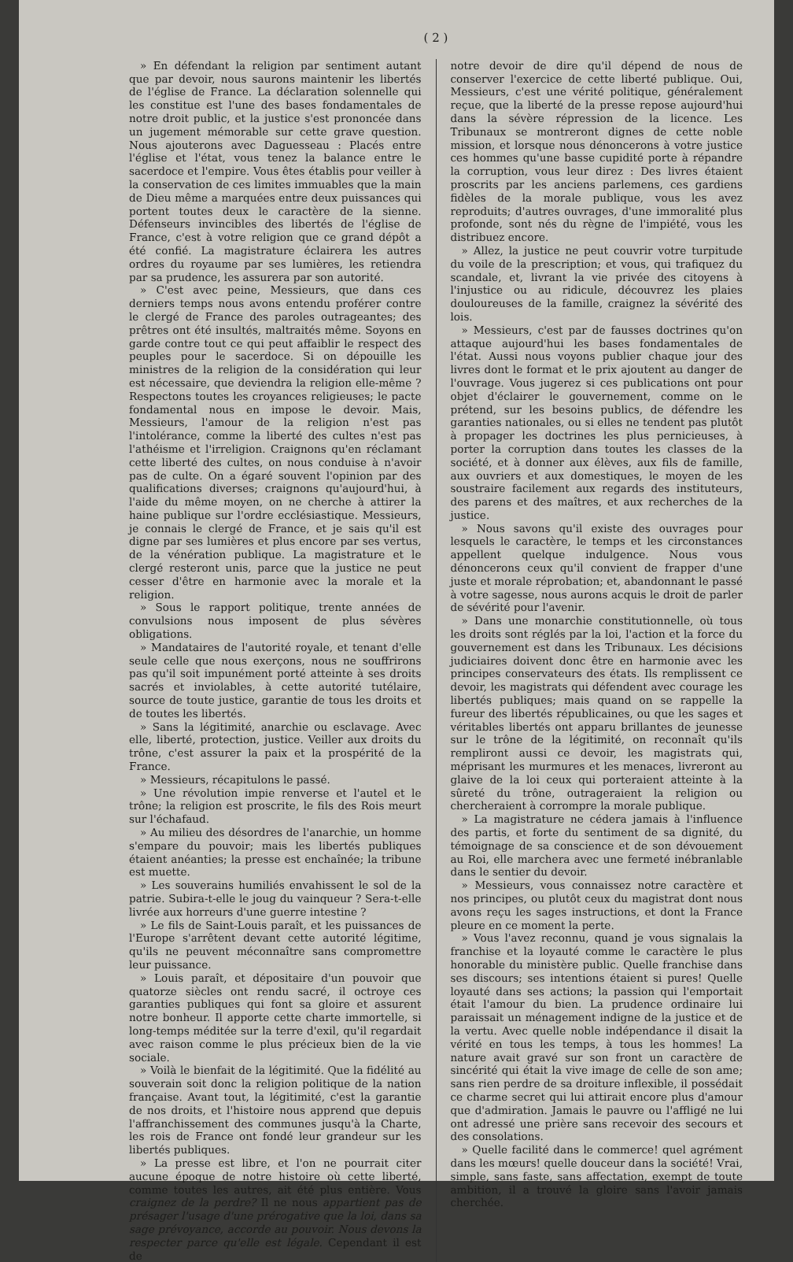( 2 )
» En défendant la religion par sentiment autant que par devoir, nous saurons maintenir les libertés de l'église de France. La déclaration solennelle qui les constitue est l'une des bases fondamentales de notre droit public, et la justice s'est prononcée dans un jugement mémorable sur cette grave question. Nous ajouterons avec Daguesseau : Placés entre l'église et l'état, vous tenez la balance entre le sacerdoce et l'empire. Vous êtes établis pour veiller à la conservation de ces limites immuables que la main de Dieu même a marquées entre deux puissances qui portent toutes deux le caractère de la sienne. Défenseurs invincibles des libertés de l'église de France, c'est à votre religion que ce grand dépôt a été confié. La magistrature éclairera les autres ordres du royaume par ses lumières, les retiendra par sa prudence, les assurera par son autorité.
» C'est avec peine, Messieurs, que dans ces derniers temps nous avons entendu proférer contre le clergé de France des paroles outrageantes; des prêtres ont été insultés, maltraités même. Soyons en garde contre tout ce qui peut affaiblir le respect des peuples pour le sacerdoce. Si on dépouille les ministres de la religion de la considération qui leur est nécessaire, que deviendra la religion elle-même ? Respectons toutes les croyances religieuses; le pacte fondamental nous en impose le devoir. Mais, Messieurs, l'amour de la religion n'est pas l'intolérance, comme la liberté des cultes n'est pas l'athéisme et l'irreligion. Craignons qu'en réclamant cette liberté des cultes, on nous conduise à n'avoir pas de culte. On a égaré souvent l'opinion par des qualifications diverses; craignons qu'aujourd'hui, à l'aide du même moyen, on ne cherche à attirer la haine publique sur l'ordre ecclésiastique. Messieurs, je connais le clergé de France, et je sais qu'il est digne par ses lumières et plus encore par ses vertus, de la vénération publique. La magistrature et le clergé resteront unis, parce que la justice ne peut cesser d'être en harmonie avec la morale et la religion.
» Sous le rapport politique, trente années de convulsions nous imposent de plus sévères obligations.
» Mandataires de l'autorité royale, et tenant d'elle seule celle que nous exerçons, nous ne souffrirons pas qu'il soit impunément porté atteinte à ses droits sacrés et inviolables, à cette autorité tutélaire, source de toute justice, garantie de tous les droits et de toutes les libertés.
» Sans la légitimité, anarchie ou esclavage. Avec elle, liberté, protection, justice. Veiller aux droits du trône, c'est assurer la paix et la prospérité de la France.
» Messieurs, récapitulons le passé.
» Une révolution impie renverse et l'autel et le trône; la religion est proscrite, le fils des Rois meurt sur l'échafaud.
» Au milieu des désordres de l'anarchie, un homme s'empare du pouvoir; mais les libertés publiques étaient anéanties; la presse est enchaînée; la tribune est muette.
» Les souverains humiliés envahissent le sol de la patrie. Subira-t-elle le joug du vainqueur ? Sera-t-elle livrée aux horreurs d'une guerre intestine ?
» Le fils de Saint-Louis paraît, et les puissances de l'Europe s'arrêtent devant cette autorité légitime, qu'ils ne peuvent méconnaître sans compromettre leur puissance.
» Louis paraît, et dépositaire d'un pouvoir que quatorze siècles ont rendu sacré, il octroye ces garanties publiques qui font sa gloire et assurent notre bonheur. Il apporte cette charte immortelle, si long-temps méditée sur la terre d'exil, qu'il regardait avec raison comme le plus précieux bien de la vie sociale.
» Voilà le bienfait de la légitimité. Que la fidélité au souverain soit donc la religion politique de la nation française. Avant tout, la légitimité, c'est la garantie de nos droits, et l'histoire nous apprend que depuis l'affranchissement des communes jusqu'à la Charte, les rois de France ont fondé leur grandeur sur les libertés publiques.
» La presse est libre, et l'on ne pourrait citer aucune époque de notre histoire où cette liberté, comme toutes les autres, ait été plus entière. Vous craignez de la perdre? Il ne nous appartient pas de présager l'usage d'une prérogative que la loi, dans sa sage prévoyance, accorde au pouvoir. Nous devons la respecter parce qu'elle est légale. Cependant il est de
notre devoir de dire qu'il dépend de nous de conserver l'exercice de cette liberté publique. Oui, Messieurs, c'est une vérité politique, généralement reçue, que la liberté de la presse repose aujourd'hui dans la sévère répression de la licence. Les Tribunaux se montreront dignes de cette noble mission, et lorsque nous dénoncerons à votre justice ces hommes qu'une basse cupidité porte à répandre la corruption, vous leur direz : Des livres étaient proscrits par les anciens parlemens, ces gardiens fidèles de la morale publique, vous les avez reproduits; d'autres ouvrages, d'une immoralité plus profonde, sont nés du règne de l'impiété, vous les distribuez encore.
» Allez, la justice ne peut couvrir votre turpitude du voile de la prescription; et vous, qui trafiquez du scandale, et, livrant la vie privée des citoyens à l'injustice ou au ridicule, découvrez les plaies douloureuses de la famille, craignez la sévérité des lois.
» Messieurs, c'est par de fausses doctrines qu'on attaque aujourd'hui les bases fondamentales de l'état. Aussi nous voyons publier chaque jour des livres dont le format et le prix ajoutent au danger de l'ouvrage. Vous jugerez si ces publications ont pour objet d'éclairer le gouvernement, comme on le prétend, sur les besoins publics, de défendre les garanties nationales, ou si elles ne tendent pas plutôt à propager les doctrines les plus pernicieuses, à porter la corruption dans toutes les classes de la société, et à donner aux élèves, aux fils de famille, aux ouvriers et aux domestiques, le moyen de les soustraire facilement aux regards des instituteurs, des parens et des maîtres, et aux recherches de la justice.
» Nous savons qu'il existe des ouvrages pour lesquels le caractère, le temps et les circonstances appellent quelque indulgence. Nous vous dénoncerons ceux qu'il convient de frapper d'une juste et morale réprobation; et, abandonnant le passé à votre sagesse, nous aurons acquis le droit de parler de sévérité pour l'avenir.
» Dans une monarchie constitutionnelle, où tous les droits sont réglés par la loi, l'action et la force du gouvernement est dans les Tribunaux. Les décisions judiciaires doivent donc être en harmonie avec les principes conservateurs des états. Ils remplissent ce devoir, les magistrats qui défendent avec courage les libertés publiques; mais quand on se rappelle la fureur des libertés républicaines, ou que les sages et véritables libertés ont apparu brillantes de jeunesse sur le trône de la légitimité, on reconnaît qu'ils rempliront aussi ce devoir, les magistrats qui, méprisant les murmures et les menaces, livreront au glaive de la loi ceux qui porteraient atteinte à la sûreté du trône, outrageraient la religion ou chercheraient à corrompre la morale publique.
» La magistrature ne cédera jamais à l'influence des partis, et forte du sentiment de sa dignité, du témoignage de sa conscience et de son dévouement au Roi, elle marchera avec une fermeté inébranlable dans le sentier du devoir.
» Messieurs, vous connaissez notre caractère et nos principes, ou plutôt ceux du magistrat dont nous avons reçu les sages instructions, et dont la France pleure en ce moment la perte.
» Vous l'avez reconnu, quand je vous signalais la franchise et la loyauté comme le caractère le plus honorable du ministère public. Quelle franchise dans ses discours; ses intentions étaient si pures! Quelle loyauté dans ses actions; la passion qui l'emportait était l'amour du bien. La prudence ordinaire lui paraissait un ménagement indigne de la justice et de la vertu. Avec quelle noble indépendance il disait la vérité en tous les temps, à tous les hommes! La nature avait gravé sur son front un caractère de sincérité qui était la vive image de celle de son ame; sans rien perdre de sa droiture inflexible, il possédait ce charme secret qui lui attirait encore plus d'amour que d'admiration. Jamais le pauvre ou l'affligé ne lui ont adressé une prière sans recevoir des secours et des consolations.
» Quelle facilité dans le commerce! quel agrément dans les mœurs! quelle douceur dans la société! Vrai, simple, sans faste, sans affectation, exempt de toute ambition, il a trouvé la gloire sans l'avoir jamais cherchée.